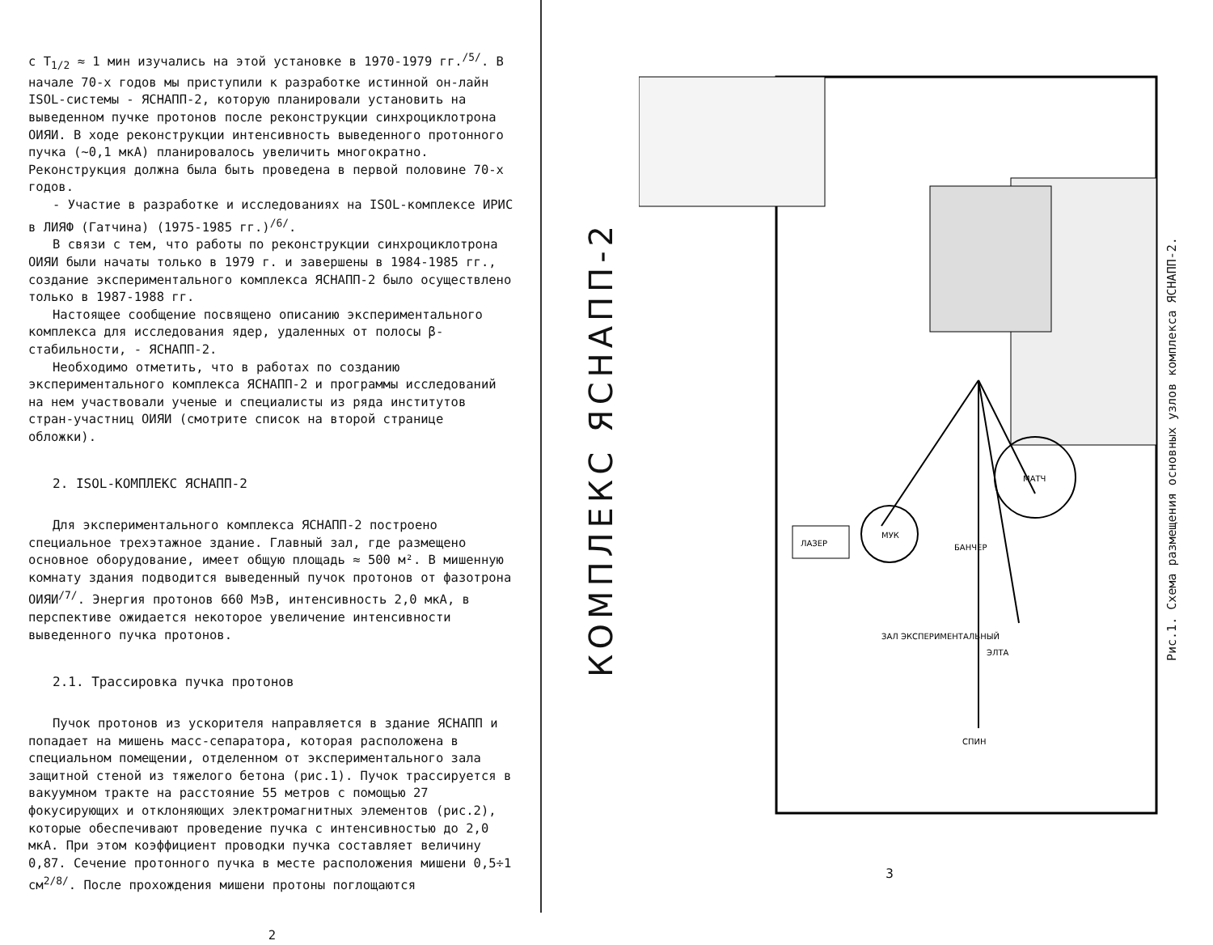с T<sub>1/2</sub> ≈ 1 мин изучались на этой установке в 1970-1979 гг.<sup>/5/</sup>. В начале 70-х годов мы приступили к разработке истинной он-лайн ISOL-системы - ЯСНАПП-2, которую планировали установить на выведенном пучке протонов после реконструкции синхроциклотрона ОИЯИ. В ходе реконструкции интенсивность выведенного протонного пучка (~0,1 мкА) планировалось увеличить многократно. Реконструкция должна была быть проведена в первой половине 70-х годов.
- Участие в разработке и исследованиях на ISOL-комплексе ИРИС в ЛИЯФ (Гатчина) (1975-1985 гг.)<sup>/6/</sup>.
В связи с тем, что работы по реконструкции синхроциклотрона ОИЯИ были начаты только в 1979 г. и завершены в 1984-1985 гг., создание экспериментального комплекса ЯСНАПП-2 было осуществлено только в 1987-1988 гг.
Настоящее сообщение посвящено описанию экспериментального комплекса для исследования ядер, удаленных от полосы β-стабильности, - ЯСНАПП-2.
Необходимо отметить, что в работах по созданию экспериментального комплекса ЯСНАПП-2 и программы исследований на нем участвовали ученые и специалисты из ряда институтов стран-участниц ОИЯИ (смотрите список на второй странице обложки).
2. ISOL-КОМПЛЕКС ЯСНАПП-2
Для экспериментального комплекса ЯСНАПП-2 построено специальное трехэтажное здание. Главный зал, где размещено основное оборудование, имеет общую площадь ≈ 500 м². В мишенную комнату здания подводится выведенный пучок протонов от фазотрона ОИЯИ<sup>/7/</sup>. Энергия протонов 660 МэВ, интенсивность 2,0 мкА, в перспективе ожидается некоторое увеличение интенсивности выведенного пучка протонов.
2.1. Трассировка пучка протонов
Пучок протонов из ускорителя направляется в здание ЯСНАПП и попадает на мишень масс-сепаратора, которая расположена в специальном помещении, отделенном от экспериментального зала защитной стеной из тяжелого бетона (рис.1). Пучок трассируется в вакуумном тракте на расстояние 55 метров с помощью 27 фокусирующих и отклоняющих электромагнитных элементов (рис.2), которые обеспечивают проведение пучка с интенсивностью до 2,0 мкА. При этом коэффициент проводки пучка составляет величину 0,87. Сечение протонного пучка в месте расположения мишени 0,5÷1 см<sup>2/8/</sup>. После прохождения мишени протоны поглощаются
2
КОМПЛЕКС ЯСНАПП-2
МУК
МАТЧ
ЛАЗЕР
ЭЛТА
БАНЧЕР
СПИН
ЗАЛ ЭКСПЕРИМЕНТАЛЬНЫЙ
Рис.1. Схема размещения основных узлов комплекса ЯСНАПП-2.
3